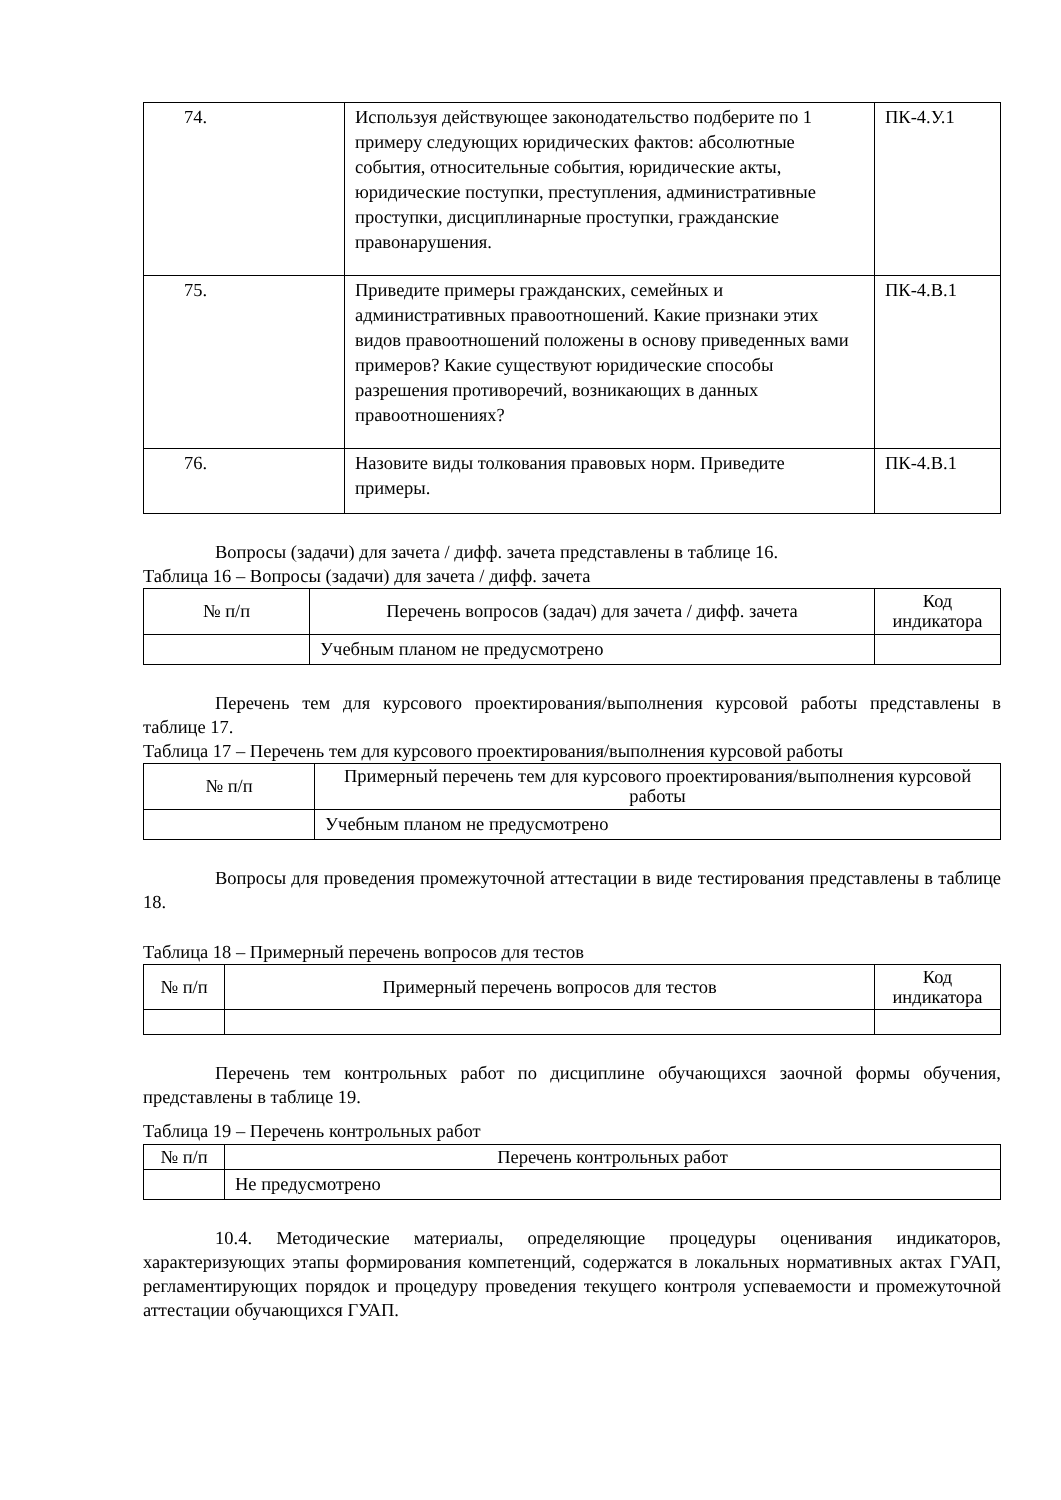| 74. | Используя действующее законодательство подберите по 1 примеру следующих юридических фактов: абсолютные события, относительные события, юридические акты, юридические поступки, преступления, административные проступки, дисциплинарные проступки, гражданские правонарушения. | ПК-4.У.1 |
| 75. | Приведите примеры гражданских, семейных и административных правоотношений. Какие признаки этих видов правоотношений положены в основу приведенных вами примеров? Какие существуют юридические способы разрешения противоречий, возникающих в данных правоотношениях? | ПК-4.В.1 |
| 76. | Назовите виды толкования правовых норм. Приведите примеры. | ПК-4.В.1 |
Вопросы (задачи) для зачета / дифф. зачета представлены в таблице 16.
Таблица 16 – Вопросы (задачи) для зачета / дифф. зачета
| № п/п | Перечень вопросов (задач) для зачета / дифф. зачета | Код индикатора |
| --- | --- | --- |
| | Учебным планом не предусмотрено | |
Перечень тем для курсового проектирования/выполнения курсовой работы представлены в таблице 17.
Таблица 17 – Перечень тем для курсового проектирования/выполнения курсовой работы
| № п/п | Примерный перечень тем для курсового проектирования/выполнения курсовой работы |
| --- | --- |
| | Учебным планом не предусмотрено |
Вопросы для проведения промежуточной аттестации в виде тестирования представлены в таблице 18.
Таблица 18 – Примерный перечень вопросов для тестов
| № п/п | Примерный перечень вопросов для тестов | Код индикатора |
| --- | --- | --- |
Перечень тем контрольных работ по дисциплине обучающихся заочной формы обучения, представлены в таблице 19.
Таблица 19 – Перечень контрольных работ
| № п/п | Перечень контрольных работ |
| --- | --- |
| | Не предусмотрено |
10.4. Методические материалы, определяющие процедуры оценивания индикаторов, характеризующих этапы формирования компетенций, содержатся в локальных нормативных актах ГУАП, регламентирующих порядок и процедуру проведения текущего контроля успеваемости и промежуточной аттестации обучающихся ГУАП.